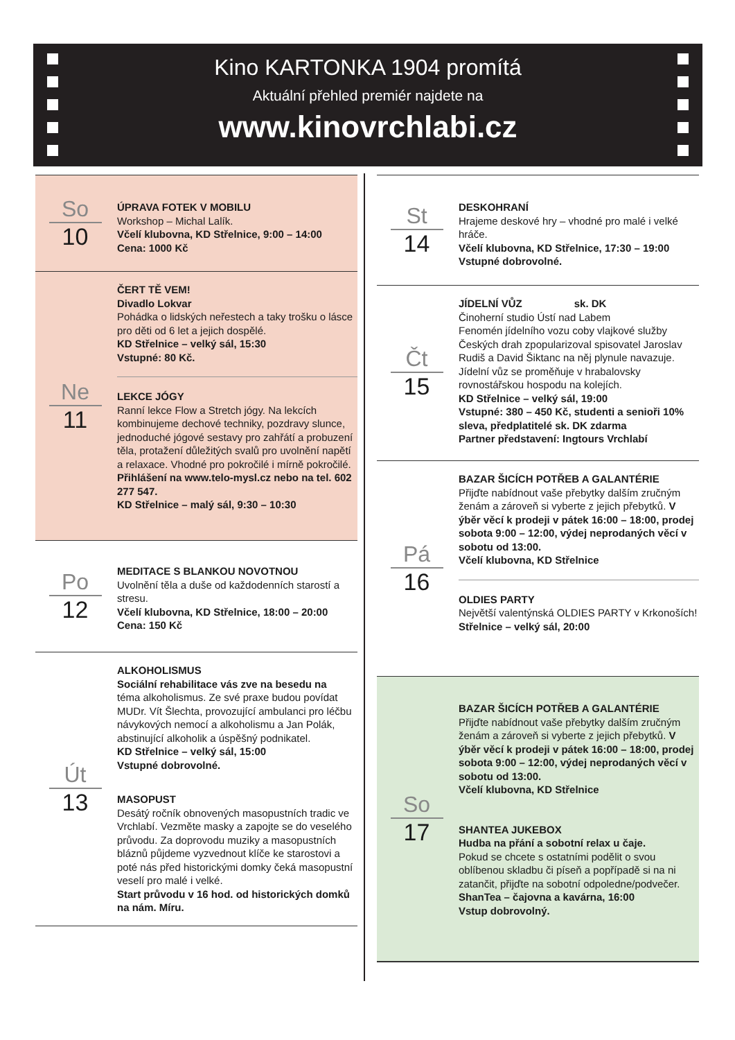Kino KARTONKA 1904 promítá
Aktuální přehled premiér najdete na
www.kinovrchlabi.cz
So
10
ÚPRAVA FOTEK V MOBILU
Workshop – Michal Lalík.
Včelí klubovna, KD Střelnice, 9:00 – 14:00
Cena: 1000 Kč
Ne
11
ČERT TĚ VEM!
Divadlo Lokvar
Pohádka o lidských neřestech a taky trošku o lásce pro děti od 6 let a jejich dospělé.
KD Střelnice – velký sál, 15:30
Vstupné: 80 Kč.
LEKCE JÓGY
Ranní lekce Flow a Stretch jógy. Na lekcích kombinujeme dechové techniky, pozdravy slunce, jednoduché jógové sestavy pro zahřátí a probuzení těla, protažení důležitých svalů pro uvolnění napětí a relaxace. Vhodné pro pokročilé i mírně pokročilé.
Přihlášení na www.telo-mysl.cz nebo na tel. 602 277 547.
KD Střelnice – malý sál, 9:30 – 10:30
Po
12
MEDITACE S BLANKOU NOVOTNOU
Uvolnění těla a duše od každodenních starostí a stresu.
Včelí klubovna, KD Střelnice, 18:00 – 20:00
Cena: 150 Kč
Út
13
ALKOHOLISMUS
Sociální rehabilitace vás zve na besedu na
téma alkoholismus. Ze své praxe budou povídat MUDr. Vít Šlechta, provozující ambulanci pro léčbu návykových nemocí a alkoholismu a Jan Polák, abstinující alkoholik a úspěšný podnikatel.
KD Střelnice – velký sál, 15:00
Vstupné dobrovolné.
MASOPUST
Desátý ročník obnovených masopustních tradic ve Vrchlabí. Vezměte masky a zapojte se do veselého průvodu. Za doprovodu muziky a masopustních bláznů půjdeme vyzvednout klíče ke starostovi a poté nás před historickými domky čeká masopustní veselí pro malé i velké.
Start průvodu v 16 hod. od historických domků na nám. Míru.
St
14
DESKOHRANÍ
Hrajeme deskové hry – vhodné pro malé i velké hráče.
Včelí klubovna, KD Střelnice, 17:30 – 19:00
Vstupné dobrovolné.
Čt
15
JÍDELNÍ VŮZ sk. DK
Činoherní studio Ústí nad Labem
Fenomén jídelního vozu coby vlajkové služby Českých drah zpopularizoval spisovatel Jaroslav Rudiš a David Šiktanc na něj plynule navazuje. Jídelní vůz se proměňuje v hrabalovsky rovnostářskou hospodu na kolejích.
KD Střelnice – velký sál, 19:00
Vstupné: 380 – 450 Kč, studenti a senioři 10% sleva, předplatitelé sk. DK zdarma
Partner představení: Ingtours Vrchlabí
Pá
16
BAZAR ŠICÍCH POTŘEB A GALANTÉRIE
Přijďte nabídnout vaše přebytky dalším zručným ženám a zároveň si vyberte z jejich přebytků. V
ýběr věcí k prodeji v pátek 16:00 – 18:00, prodej sobota 9:00 – 12:00, výdej neprodaných věcí v sobotu od 13:00.
Včelí klubovna, KD Střelnice
OLDIES PARTY
Největší valentýnská OLDIES PARTY v Krkonoších!
Střelnice – velký sál, 20:00
So
17
BAZAR ŠICÍCH POTŘEB A GALANTÉRIE
Přijďte nabídnout vaše přebytky dalším zručným ženám a zároveň si vyberte z jejich přebytků. V
ýběr věcí k prodeji v pátek 16:00 – 18:00, prodej sobota 9:00 – 12:00, výdej neprodaných věcí v sobotu od 13:00.
Včelí klubovna, KD Střelnice
SHANTEA JUKEBOX
Hudba na přání a sobotní relax u čaje.
Pokud se chcete s ostatními podělit o svou oblíbenou skladbu či píseň a popřípadě si na ni zatančit, přijďte na sobotní odpoledne/podvečer.
ShanTea – čajovna a kavárna, 16:00
Vstup dobrovolný.